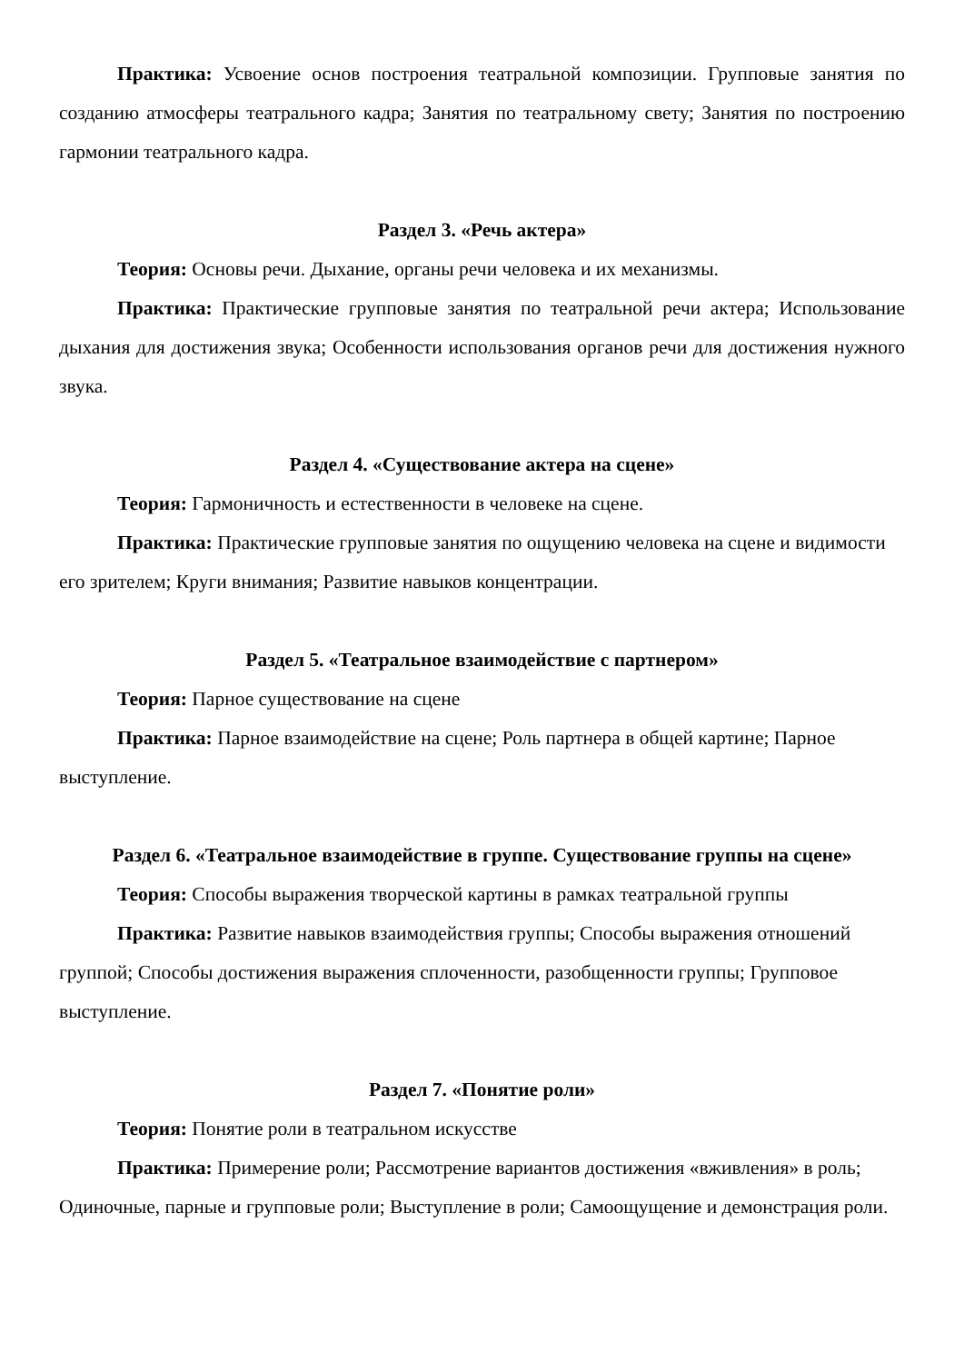Практика: Усвоение основ построения театральной композиции. Групповые занятия по созданию атмосферы театрального кадра; Занятия по театральному свету; Занятия по построению гармонии театрального кадра.
Раздел 3. «Речь актера»
Теория: Основы речи. Дыхание, органы речи человека и их механизмы.
Практика: Практические групповые занятия по театральной речи актера; Использование дыхания для достижения звука; Особенности использования органов речи для достижения нужного звука.
Раздел 4. «Существование актера на сцене»
Теория: Гармоничность и естественности в человеке на сцене.
Практика: Практические групповые занятия по ощущению человека на сцене и видимости его зрителем; Круги внимания; Развитие навыков концентрации.
Раздел 5. «Театральное взаимодействие с партнером»
Теория: Парное существование на сцене
Практика: Парное взаимодействие на сцене; Роль партнера в общей картине; Парное выступление.
Раздел 6. «Театральное взаимодействие в группе. Существование группы на сцене»
Теория: Способы выражения творческой картины в рамках театральной группы
Практика: Развитие навыков взаимодействия группы; Способы выражения отношений группой; Способы достижения выражения сплоченности, разобщенности группы; Групповое выступление.
Раздел 7. «Понятие роли»
Теория: Понятие роли в театральном искусстве
Практика: Примерение роли; Рассмотрение вариантов достижения «вживления» в роль; Одиночные, парные и групповые роли; Выступление в роли; Самоощущение и демонстрация роли.